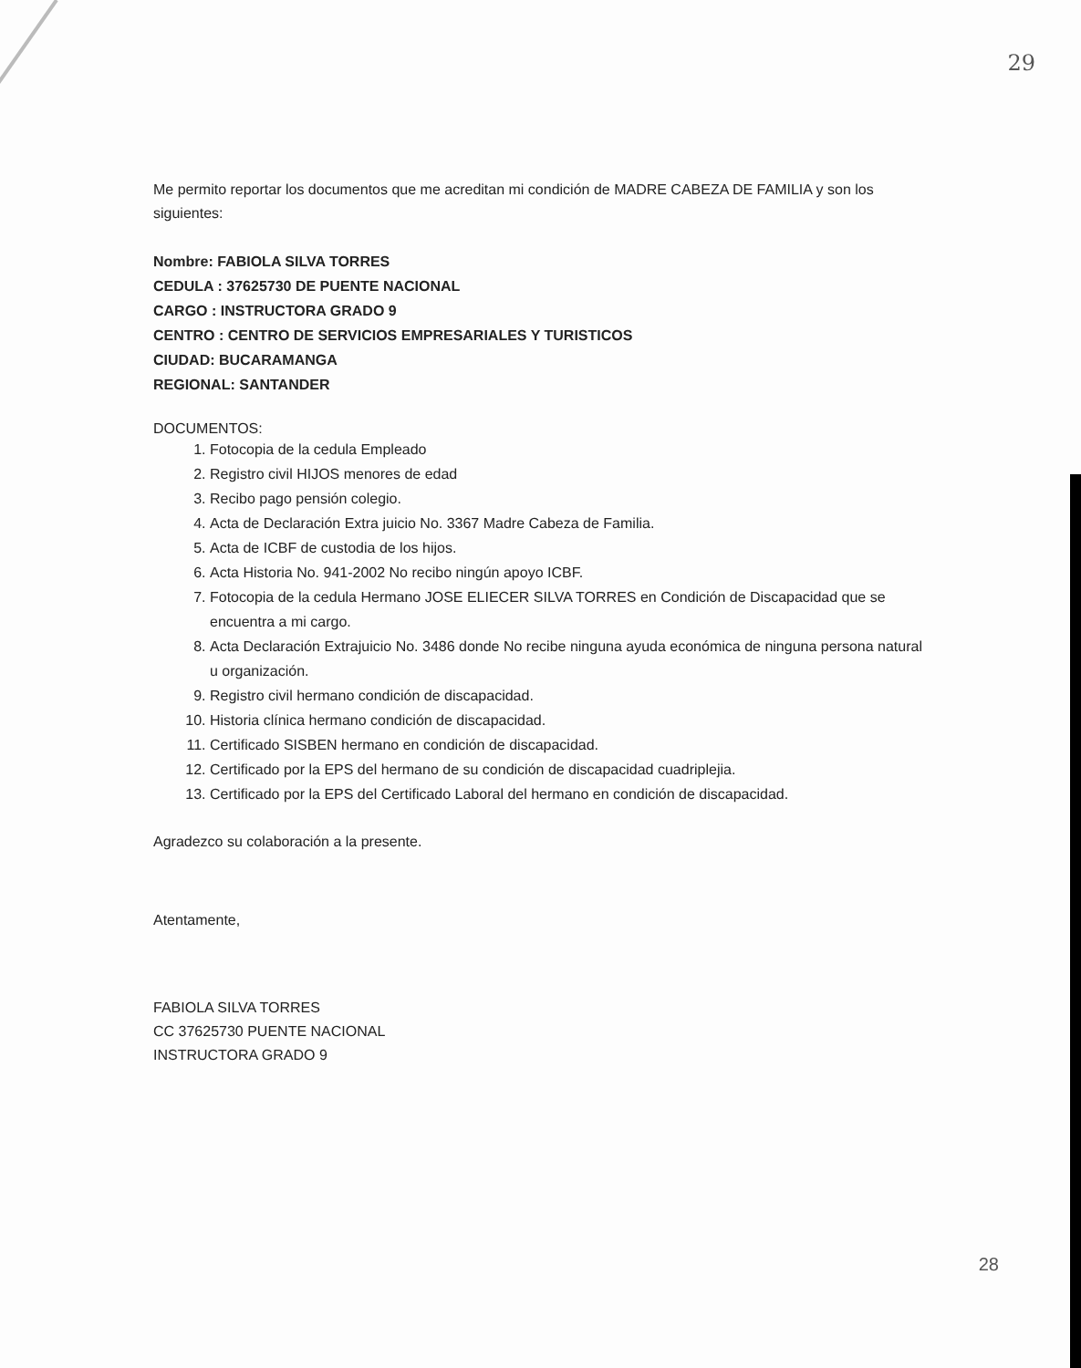29
Me permito reportar los documentos que me acreditan mi condición de MADRE CABEZA DE FAMILIA y son los siguientes:
Nombre: FABIOLA SILVA TORRES
CEDULA : 37625730 DE PUENTE NACIONAL
CARGO : INSTRUCTORA GRADO 9
CENTRO : CENTRO DE SERVICIOS EMPRESARIALES Y TURISTICOS
CIUDAD: BUCARAMANGA
REGIONAL: SANTANDER
DOCUMENTOS:
1. Fotocopia de la cedula Empleado
2. Registro civil HIJOS menores de edad
3. Recibo pago pensión colegio.
4. Acta de Declaración Extra juicio No. 3367 Madre Cabeza de Familia.
5. Acta de ICBF de custodia de los hijos.
6. Acta Historia No. 941-2002 No recibo ningún apoyo ICBF.
7. Fotocopia de la cedula Hermano JOSE ELIECER SILVA TORRES en Condición de Discapacidad que se encuentra a mi cargo.
8. Acta Declaración Extrajuicio No. 3486 donde No recibe ninguna ayuda económica de ninguna persona natural u organización.
9. Registro civil hermano condición de discapacidad.
10. Historia clínica hermano condición de discapacidad.
11. Certificado SISBEN hermano en condición de discapacidad.
12. Certificado por la EPS del hermano de su condición de discapacidad cuadriplejia.
13. Certificado por la EPS del Certificado Laboral del hermano en condición de discapacidad.
Agradezco su colaboración a la presente.
Atentamente,
FABIOLA SILVA TORRES
CC 37625730 PUENTE NACIONAL
INSTRUCTORA GRADO 9
28